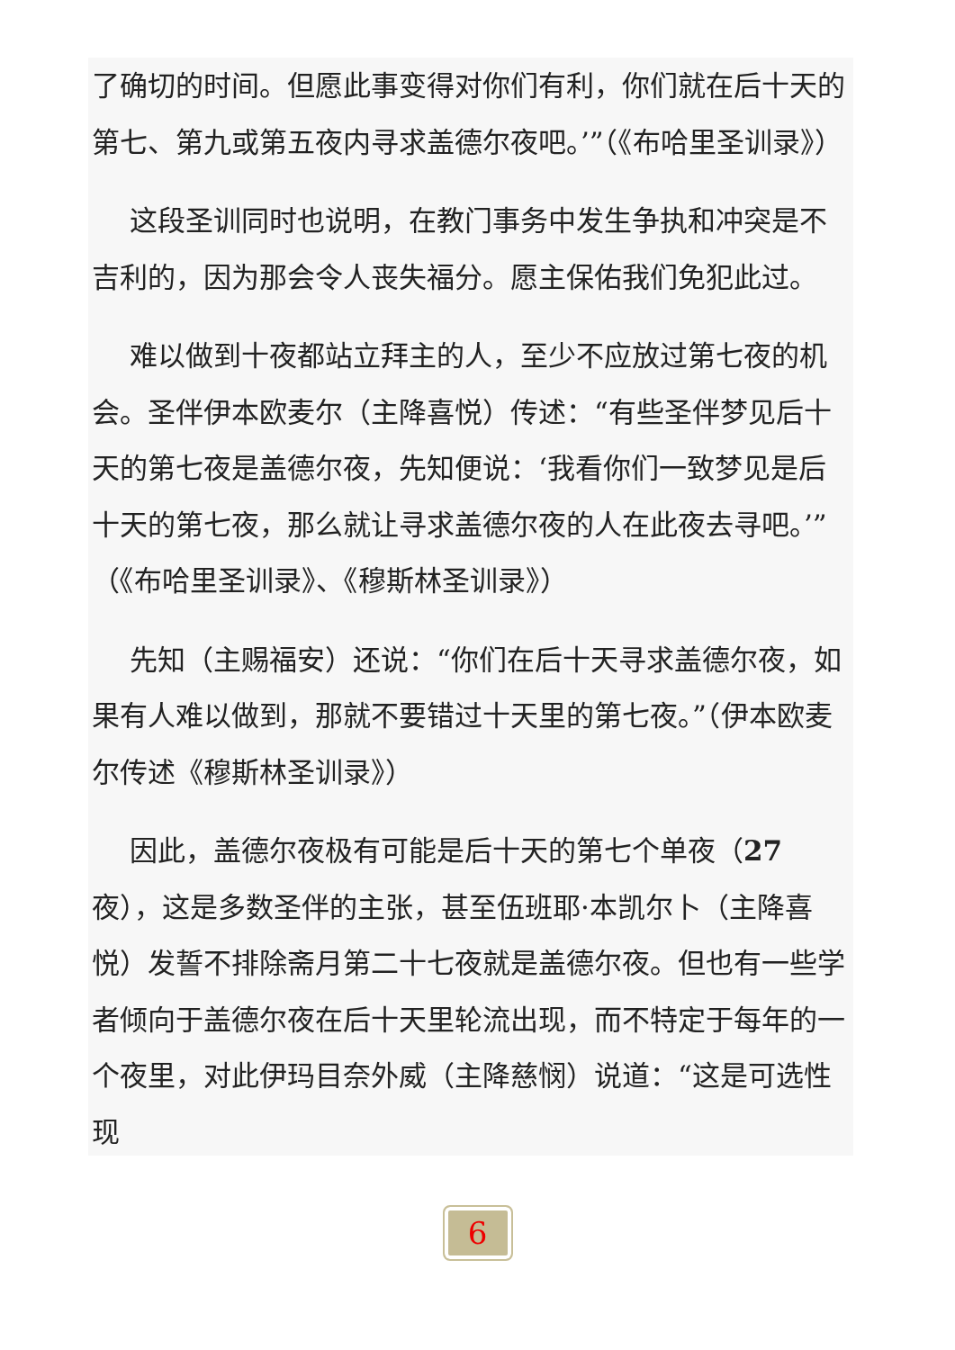了确切的时间。但愿此事变得对你们有利，你们就在后十天的第七、第九或第五夜内寻求盖德尔夜吧。’”（《布哈里圣训录》）
这段圣训同时也说明，在教门事务中发生争执和冲突是不吉利的，因为那会令人丧失福分。愿主保佑我们免犯此过。
难以做到十夜都站立拜主的人，至少不应放过第七夜的机会。圣伴伊本欧麦尔（主降喜悦）传述：“有些圣伴梦见后十天的第七夜是盖德尔夜，先知便说：‘我看你们一致梦见是后十天的第七夜，那么就让寻求盖德尔夜的人在此夜去寻吧。’”（《布哈里圣训录》、《穆斯林圣训录》）
先知（主赐福安）还说：“你们在后十天寻求盖德尔夜，如果有人难以做到，那就不要错过十天里的第七夜。”（伊本欧麦尔传述《穆斯林圣训录》）
因此，盖德尔夜极有可能是后十天的第七个单夜（27 夜），这是多数圣伴的主张，甚至伍班耶·本凯尔卜（主降喜悦）发誓不排除斋月第二十七夜就是盖德尔夜。但也有一些学者倾向于盖德尔夜在后十天里轮流出现，而不特定于每年的一个夜里，对此伊玛目奈外威（主降慈悯）说道：“这是可选性现
6